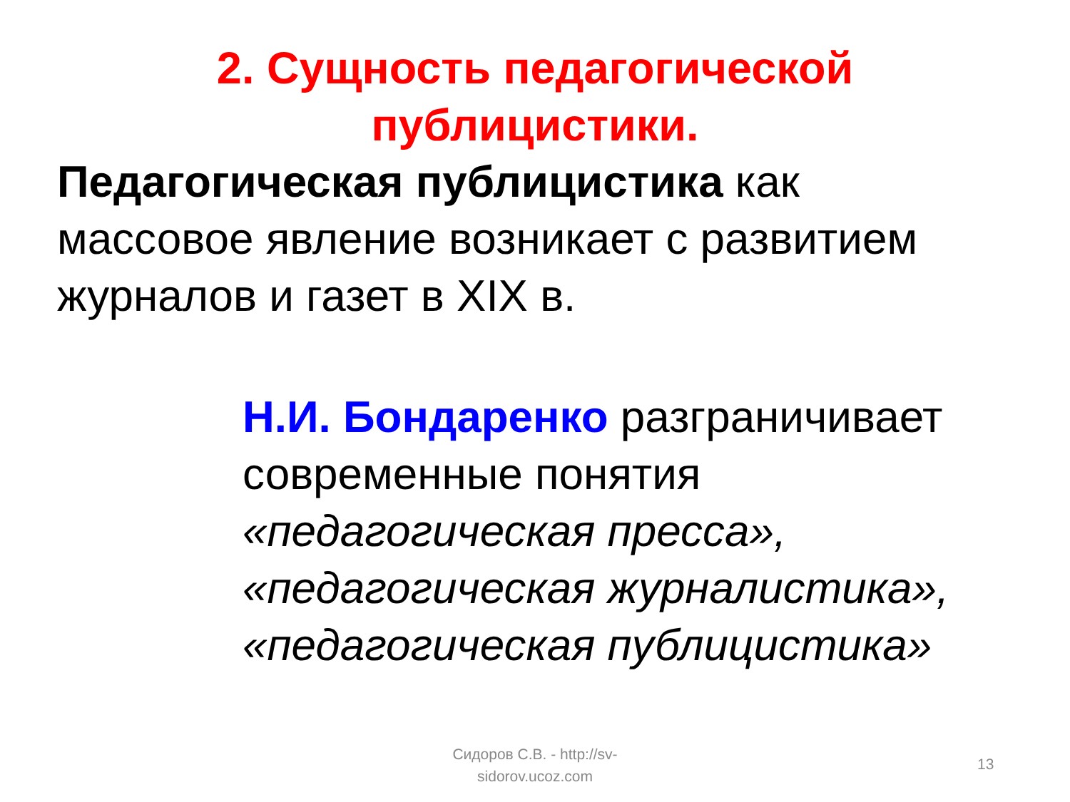2. Сущность педагогической публицистики.
Педагогическая публицистика как массовое явление возникает с развитием журналов и газет в XIX в.
Н.И. Бондаренко разграничивает современные понятия «педагогическая пресса», «педагогическая журналистика», «педагогическая публицистика»
Сидоров С.В. - http://sv-sidorov.ucoz.com
13